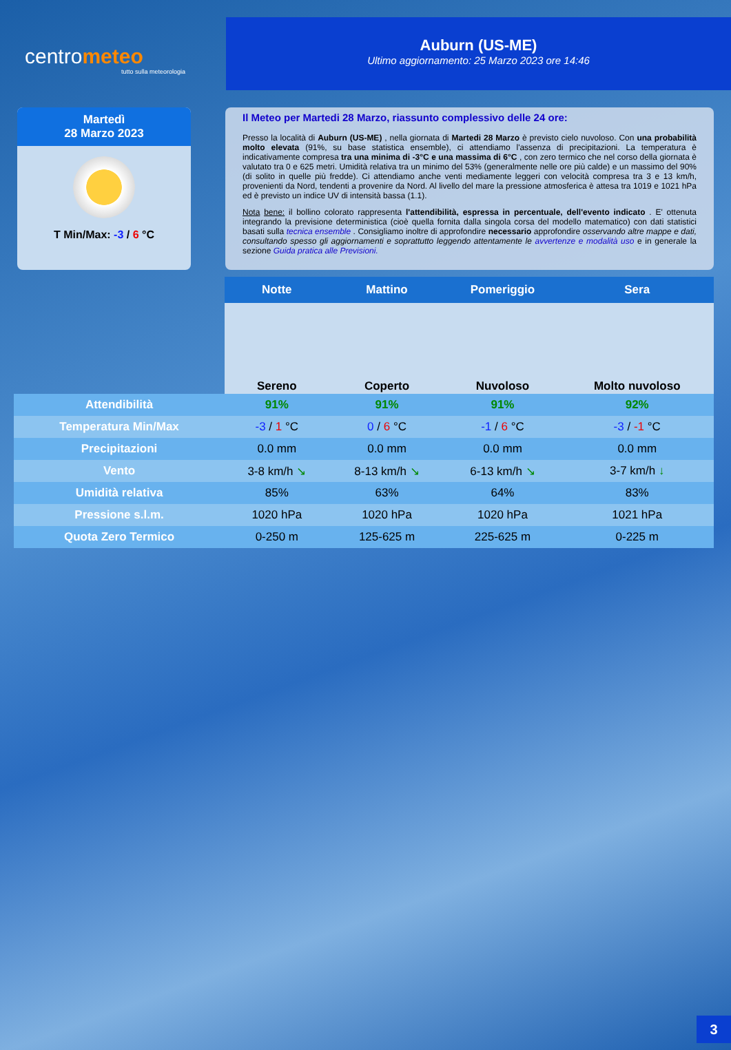centrometeo
tutto sulla meteorologia
Auburn (US-ME)
Ultimo aggiornamento: 25 Marzo 2023 ore 14:46
Martedì
28 Marzo 2023
T Min/Max: -3 / 6 °C
Il Meteo per Martedi 28 Marzo, riassunto complessivo delle 24 ore:
Presso la località di Auburn (US-ME) , nella giornata di Martedi 28 Marzo è previsto cielo nuvoloso. Con una probabilità molto elevata (91%, su base statistica ensemble), ci attendiamo l'assenza di precipitazioni. La temperatura è indicativamente compresa tra una minima di -3°C e una massima di 6°C , con zero termico che nel corso della giornata è valutato tra 0 e 625 metri. Umidità relativa tra un minimo del 53% (generalmente nelle ore più calde) e un massimo del 90% (di solito in quelle più fredde). Ci attendiamo anche venti mediamente leggeri con velocità compresa tra 3 e 13 km/h, provenienti da Nord, tendenti a provenire da Nord. Al livello del mare la pressione atmosferica è attesa tra 1019 e 1021 hPa ed è previsto un indice UV di intensità bassa (1.1).
Nota bene: il bollino colorato rappresenta l'attendibilità, espressa in percentuale, dell'evento indicato . E' ottenuta integrando la previsione deterministica (cioè quella fornita dalla singola corsa del modello matematico) con dati statistici basati sulla tecnica ensemble . Consigliamo inoltre di approfondire necessario approfondire osservando altre mappe e dati, consultando spesso gli aggiornamenti e soprattutto leggendo attentamente le avvertenze e modalità uso e in generale la sezione Guida pratica alle Previsioni.
| | Notte | Mattino | Pomeriggio | Sera |
| --- | --- | --- | --- | --- |
| | Sereno | Coperto | Nuvoloso | Molto nuvoloso |
| Attendibilità | 91% | 91% | 91% | 92% |
| Temperatura Min/Max | -3 / 1 °C | 0 / 6 °C | -1 / 6 °C | -3 / -1 °C |
| Precipitazioni | 0.0 mm | 0.0 mm | 0.0 mm | 0.0 mm |
| Vento | 3-8 km/h ↘ | 8-13 km/h ↘ | 6-13 km/h ↘ | 3-7 km/h ↓ |
| Umidità relativa | 85% | 63% | 64% | 83% |
| Pressione s.l.m. | 1020 hPa | 1020 hPa | 1020 hPa | 1021 hPa |
| Quota Zero Termico | 0-250 m | 125-625 m | 225-625 m | 0-225 m |
3